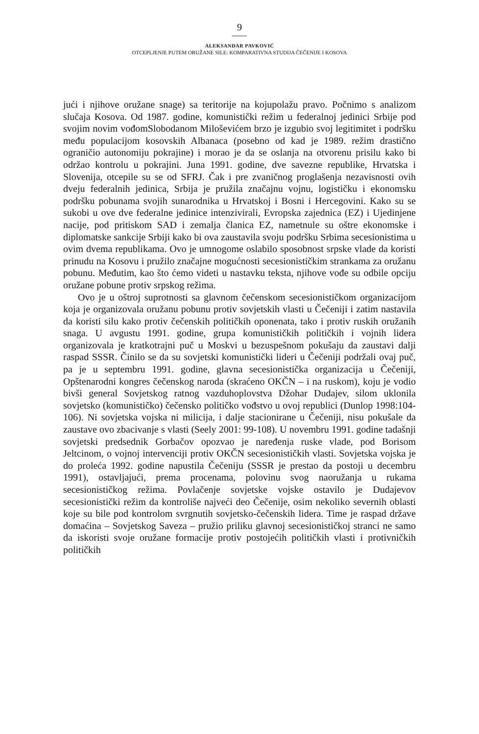9
ALEKSANDAR PAVKOVIĆ
OTCEPLJENJE PUTEM ORUŽANE SILE: KOMPARATIVNA STUDIJA ČEČENIJE I KOSOVA
jući i njihove oružane snage) sa teritorije na kojupolažu pravo. Počnimo s analizom slučaja Kosova. Od 1987. godine, komunistički režim u federalnoj jedinici Srbije pod svojim novim vođomSlobodanom Miloševićem brzo je izgubio svoj legitimitet i podršku među populacijom kosovskih Albanaca (posebno od kad je 1989. režim drastično ograničio autonomiju pokrajine) i morao je da se oslanja na otvorenu prisilu kako bi održao kontrolu u pokrajini. Juna 1991. godine, dve savezne republike, Hrvatska i Slovenija, otcepile su se od SFRJ. Čak i pre zvaničnog proglašenja nezavisnosti ovih dveju federalnih jedinica, Srbija je pružila značajnu vojnu, logističku i ekonomsku podršku pobunama svojih sunarodnika u Hrvatskoj i Bosni i Hercegovini. Kako su se sukobi u ove dve federalne jedinice intenzivirali, Evropska zajednica (EZ) i Ujedinjene nacije, pod pritiskom SAD i zemalja članica EZ, nametnule su oštre ekonomske i diplomatske sankcije Srbiji kako bi ova zaustavila svoju podršku Srbima secesionistima u ovim dvema republikama. Ovo je umnogome oslabilo sposobnost srpske vlade da koristi prinudu na Kosovu i pružilo značajne mogućnosti secesionističkim strankama za oružanu pobunu. Međutim, kao što ćemo videti u nastavku teksta, njihove vođe su odbile opciju oružane pobune protiv srpskog režima.
Ovo je u oštroj suprotnosti sa glavnom čečenskom secesionističkom organizacijom koja je organizovala oružanu pobunu protiv sovjetskih vlasti u Čečeniji i zatim nastavila da koristi silu kako protiv čečenskih političkih oponenata, tako i protiv ruskih oružanih snaga. U avgustu 1991. godine, grupa komunističkih političkih i vojnih lidera organizovala je kratkotrajni puč u Moskvi u bezuspešnom pokušaju da zaustavi dalji raspad SSSR. Činilo se da su sovjetski komunistički lideri u Čečeniji podržali ovaj puč, pa je u septembru 1991. godine, glavna secesionistička organizacija u Čečeniji, Opštenarodni kongres čečenskog naroda (skraćeno OKČN – i na ruskom), koju je vodio bivši general Sovjetskog ratnog vazduhoplovstva Džohar Dudajev, silom uklonila sovjetsko (komunističko) čečensko političko vođstvo u ovoj republici (Dunlop 1998:104-106). Ni sovjetska vojska ni milicija, i dalje stacionirane u Čečeniji, nisu pokušale da zaustave ovo zbacivanje s vlasti (Seely 2001: 99-108). U novembru 1991. godine tadašnji sovjetski predsednik Gorbačov opozvao je naređenja ruske vlade, pod Borisom Jeltcinom, o vojnoj intervenciji protiv OKČN secesionističkih vlasti. Sovjetska vojska je do proleća 1992. godine napustila Čečeniju (SSSR je prestao da postoji u decembru 1991), ostavljajući, prema procenama, polovinu svog naoružanja u rukama secesionističkog režima. Povlačenje sovjetske vojske ostavilo je Dudajevov secesionistički režim da kontroliše najveći deo Čečenije, osim nekoliko severnih oblasti koje su bile pod kontrolom svrgnutih sovjetsko-čečenskih lidera. Time je raspad države domaćina – Sovjetskog Saveza – pružio priliku glavnoj secesionističkoj stranci ne samo da iskoristi svoje oružane formacije protiv postojećih političkih vlasti i protivničkih političkih